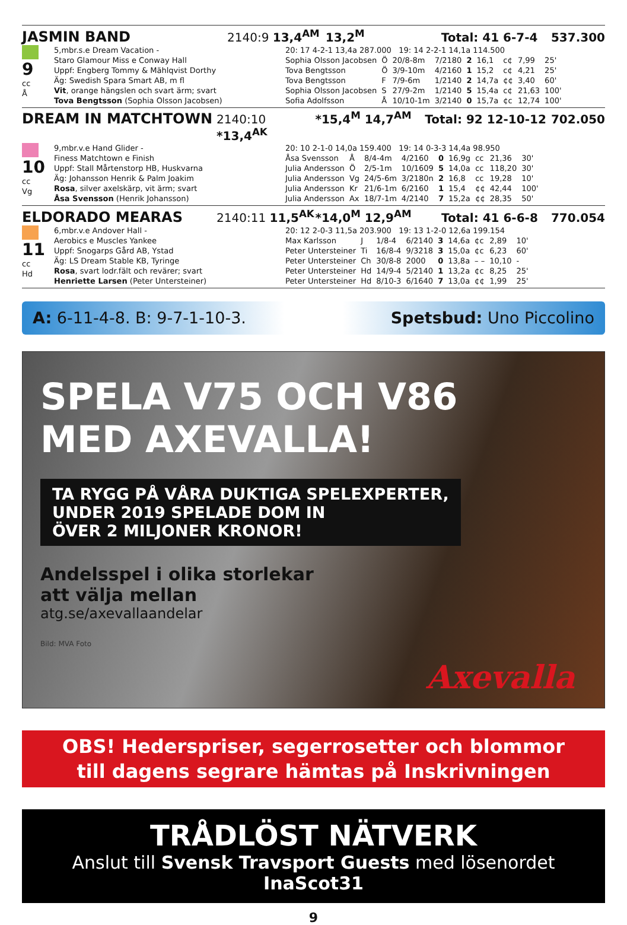JASMIN BAND 2140:9 13,4<sup>AM</sup> 13,2<sup>M</sup> Total: 41 6-7-4 537.300
9
cc
Å
5,mbr.s.e Dream Vacation -
Staro Glamour Miss e Conway Hall
Uppf: Engberg Tommy & Mählqvist Dorthy
Äg: Swedish Spara Smart AB, m fl
Vit, orange hängslen och svart ärm; svart
Tova Bengtsson (Sophia Olsson Jacobsen)
| 20: 17 4-2-1 13,4a 287.000 19: 14 2-2-1 14,1a 114.500 | | | | | | | | |
| Sophia Olsson Jacobsen | Ö | 20/8-8m | 7/2180 | 2 | 16,1 | c¢ | 7,99 | 25' |
| Tova Bengtsson | Ö | 3/9-10m | 4/2160 | 1 | 15,2 | c¢ | 4,21 | 25' |
| Tova Bengtsson | F | 7/9-6m | 1/2140 | 2 | 14,7a | ¢¢ | 3,40 | 60' |
| Sophia Olsson Jacobsen | S | 27/9-2m | 1/2140 | 5 | 15,4a | c¢ | 21,63 | 100' |
| Sofia Adolfsson | Å | 10/10-1m | 3/2140 | 0 | 15,7a | ¢c | 12,74 | 100' |
DREAM IN MATCHTOWN 2140:10 *13,4<sup>AK</sup> *15,4<sup>M</sup> 14,7<sup>AM</sup> Total: 92 12-10-12 702.050
10
cc
Vg
9,mbr.v.e Hand Glider -
Finess Matchtown e Finish
Uppf: Stall Mårtenstorp HB, Huskvarna
Äg: Johansson Henrik & Palm Joakim
Rosa, silver axelskärp, vit ärm; svart
Åsa Svensson (Henrik Johansson)
| 20: 10 2-1-0 14,0a 159.400 19: 14 0-3-3 14,4a 98.950 | | | | | | | | |
| Åsa Svensson | Å | 8/4-4m | 4/2160 | 0 | 16,9g | cc | 21,36 | 30' |
| Julia Andersson | Ö | 2/5-1m | 10/1609 | 5 | 14,0a | cc | 118,20 | 30' |
| Julia Andersson | Vg | 24/5-6m | 3/2180n | 2 | 16,8 | cc | 19,28 | 10' |
| Julia Andersson | Kr | 21/6-1m | 6/2160 | 1 | 15,4 | ¢¢ | 42,44 | 100' |
| Julia Andersson | Ax | 18/7-1m | 4/2140 | 7 | 15,2a | ¢¢ | 28,35 | 50' |
ELDORADO MEARAS 2140:11 11,5<sup>AK</sup> *14,0<sup>M</sup> 12,9<sup>AM</sup> Total: 41 6-6-8 770.054
11
cc
Hd
6,mbr.v.e Andover Hall -
Aerobics e Muscles Yankee
Uppf: Snogarps Gård AB, Ystad
Äg: LS Dream Stable KB, Tyringe
Rosa, svart lodr.fält och revärer; svart
Henriette Larsen (Peter Untersteiner)
| 20: 12 2-0-3 11,5a 203.900 19: 13 1-2-0 12,6a 199.154 | | | | | | | | |
| Max Karlsson | J | 1/8-4 | 6/2140 | 3 | 14,6a | ¢c | 2,89 | 10' |
| Peter Untersteiner | Ti | 16/8-4 | 9/3218 | 3 | 15,0a | ¢c | 6,23 | 60' |
| Peter Untersteiner | Ch | 30/8-8 | 2000 | 0 | 13,8a | – – | 10,10 | - |
| Peter Untersteiner | Hd | 14/9-4 | 5/2140 | 1 | 13,2a | ¢c | 8,25 | 25' |
| Peter Untersteiner | Hd | 8/10-3 | 6/1640 | 7 | 13,0a | ¢¢ | 1,99 | 25' |
A: 6-11-4-8. B: 9-7-1-10-3. Spetsbud: Uno Piccolino
SPELA V75 OCH V86
MED AXEVALLA!
TA RYGG PÅ VÅRA DUKTIGA SPELEXPERTER,
UNDER 2019 SPELADE DOM IN
ÖVER 2 MILJONER KRONOR!
Andelsspel i olika storlekar
att välja mellan
atg.se/axevallaandelar
Bild: MVA Foto
Axevalla
OBS! Hederspriser, segerrosetter och blommor
till dagens segrare hämtas på Inskrivningen
TRÅDLÖST NÄTVERK
Anslut till Svensk Travsport Guests med lösenordet InaScot31
9